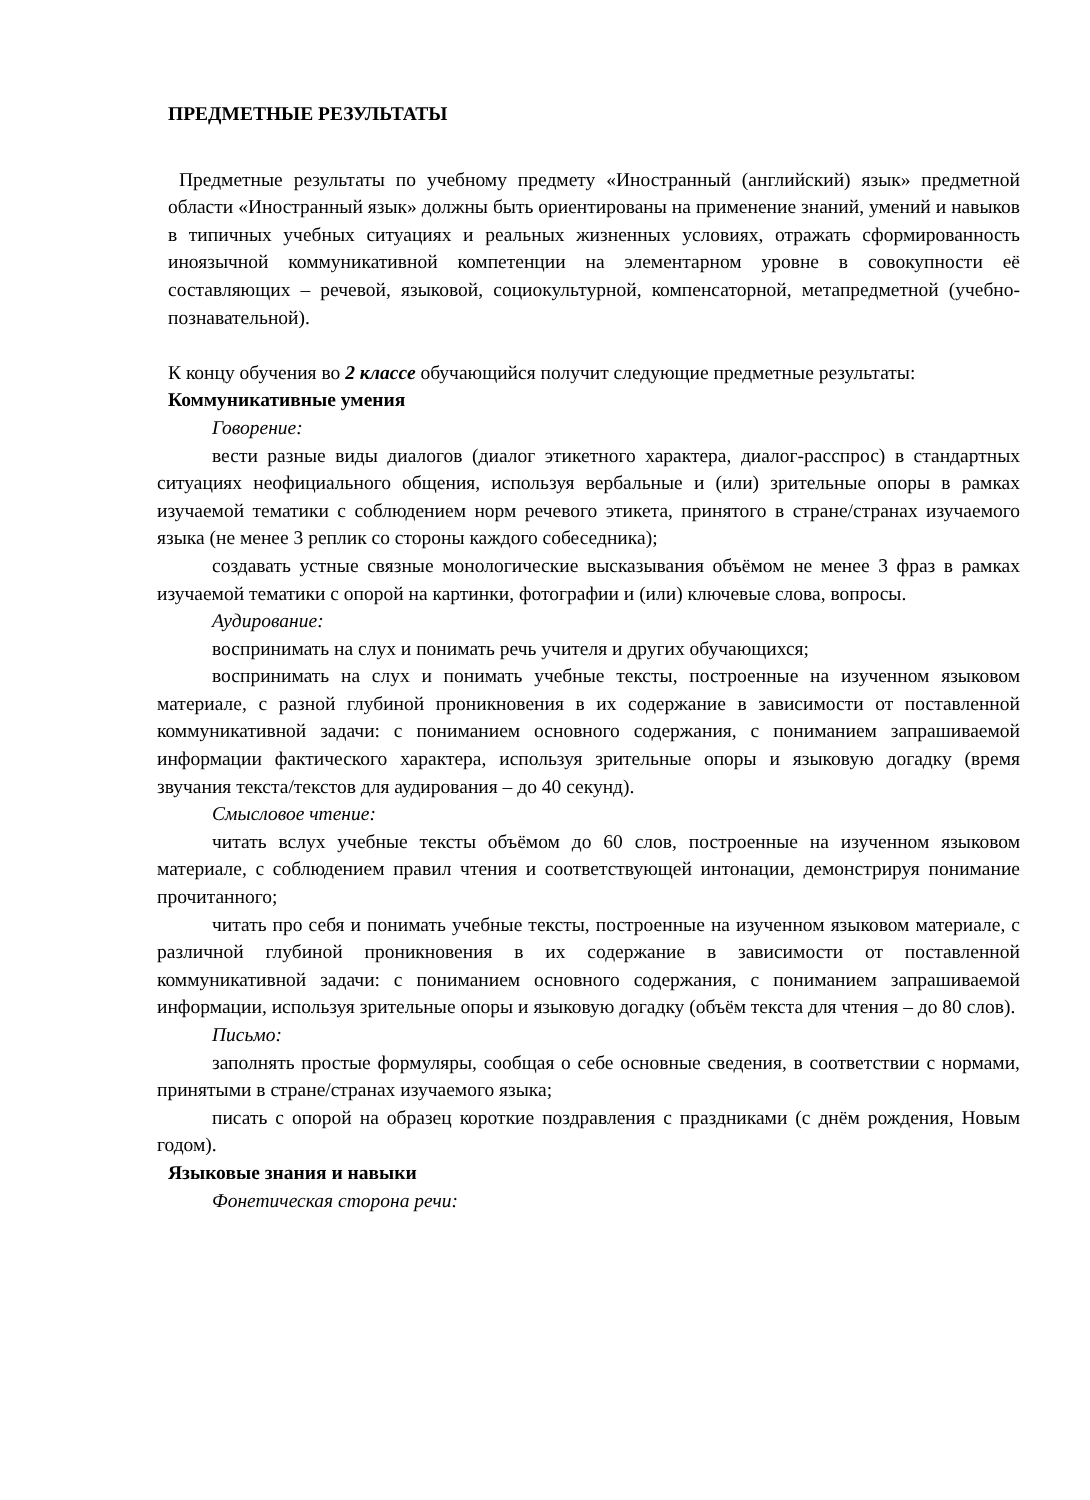ПРЕДМЕТНЫЕ РЕЗУЛЬТАТЫ
Предметные результаты по учебному предмету «Иностранный (английский) язык» предметной области «Иностранный язык» должны быть ориентированы на применение знаний, умений и навыков в типичных учебных ситуациях и реальных жизненных условиях, отражать сформированность иноязычной коммуникативной компетенции на элементарном уровне в совокупности её составляющих – речевой, языковой, социокультурной, компенсаторной, метапредметной (учебно-познавательной).
К концу обучения во 2 классе обучающийся получит следующие предметные результаты:
Коммуникативные умения
Говорение:
вести разные виды диалогов (диалог этикетного характера, диалог-расспрос) в стандартных ситуациях неофициального общения, используя вербальные и (или) зрительные опоры в рамках изучаемой тематики с соблюдением норм речевого этикета, принятого в стране/странах изучаемого языка (не менее 3 реплик со стороны каждого собеседника);
создавать устные связные монологические высказывания объёмом не менее 3 фраз в рамках изучаемой тематики с опорой на картинки, фотографии и (или) ключевые слова, вопросы.
Аудирование:
воспринимать на слух и понимать речь учителя и других обучающихся;
воспринимать на слух и понимать учебные тексты, построенные на изученном языковом материале, с разной глубиной проникновения в их содержание в зависимости от поставленной коммуникативной задачи: с пониманием основного содержания, с пониманием запрашиваемой информации фактического характера, используя зрительные опоры и языковую догадку (время звучания текста/текстов для аудирования – до 40 секунд).
Смысловое чтение:
читать вслух учебные тексты объёмом до 60 слов, построенные на изученном языковом материале, с соблюдением правил чтения и соответствующей интонации, демонстрируя понимание прочитанного;
читать про себя и понимать учебные тексты, построенные на изученном языковом материале, с различной глубиной проникновения в их содержание в зависимости от поставленной коммуникативной задачи: с пониманием основного содержания, с пониманием запрашиваемой информации, используя зрительные опоры и языковую догадку (объём текста для чтения – до 80 слов).
Письмо:
заполнять простые формуляры, сообщая о себе основные сведения, в соответствии с нормами, принятыми в стране/странах изучаемого языка;
писать с опорой на образец короткие поздравления с праздниками (с днём рождения, Новым годом).
Языковые знания и навыки
Фонетическая сторона речи: